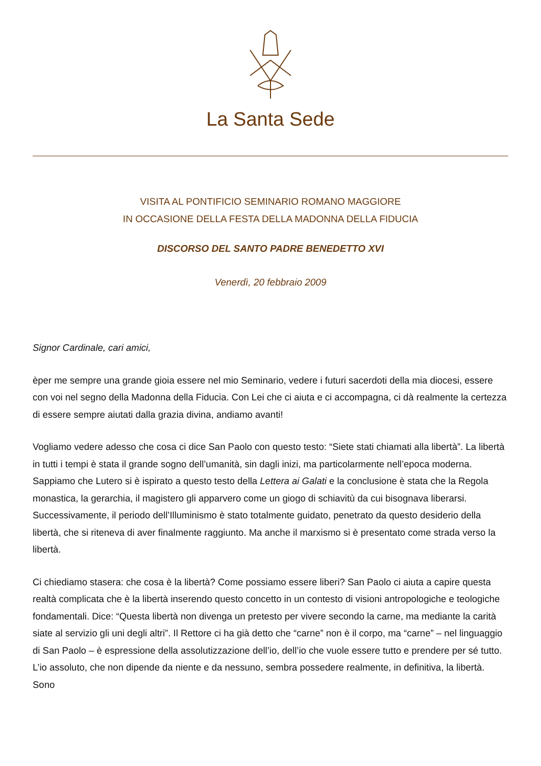La Santa Sede
VISITA AL PONTIFICIO SEMINARIO ROMANO MAGGIORE
IN OCCASIONE DELLA FESTA DELLA MADONNA DELLA FIDUCIA
DISCORSO DEL SANTO PADRE BENEDETTO XVI
Venerdì, 20 febbraio 2009
Signor Cardinale, cari amici,
èper me sempre una grande gioia essere nel mio Seminario, vedere i futuri sacerdoti della mia diocesi, essere con voi nel segno della Madonna della Fiducia. Con Lei che ci aiuta e ci accompagna, ci dà realmente la certezza di essere sempre aiutati dalla grazia divina, andiamo avanti!
Vogliamo vedere adesso che cosa ci dice San Paolo con questo testo: “Siete stati chiamati alla libertà”. La libertà in tutti i tempi è stata il grande sogno dell’umanità, sin dagli inizi, ma particolarmente nell’epoca moderna. Sappiamo che Lutero si è ispirato a questo testo della Lettera ai Galati e la conclusione è stata che la Regola monastica, la gerarchia, il magistero gli apparvero come un giogo di schiavitù da cui bisognava liberarsi. Successivamente, il periodo dell’Illuminismo è stato totalmente guidato, penetrato da questo desiderio della libertà, che si riteneva di aver finalmente raggiunto. Ma anche il marxismo si è presentato come strada verso la libertà.
Ci chiediamo stasera: che cosa è la libertà? Come possiamo essere liberi? San Paolo ci aiuta a capire questa realtà complicata che è la libertà inserendo questo concetto in un contesto di visioni antropologiche e teologiche fondamentali. Dice: “Questa libertà non divenga un pretesto per vivere secondo la carne, ma mediante la carità siate al servizio gli uni degli altri”. Il Rettore ci ha già detto che “carne” non è il corpo, ma “carne” – nel linguaggio di San Paolo – è espressione della assolutizzazione dell’io, dell’io che vuole essere tutto e prendere per sé tutto. L’io assoluto, che non dipende da niente e da nessuno, sembra possedere realmente, in definitiva, la libertà. Sono